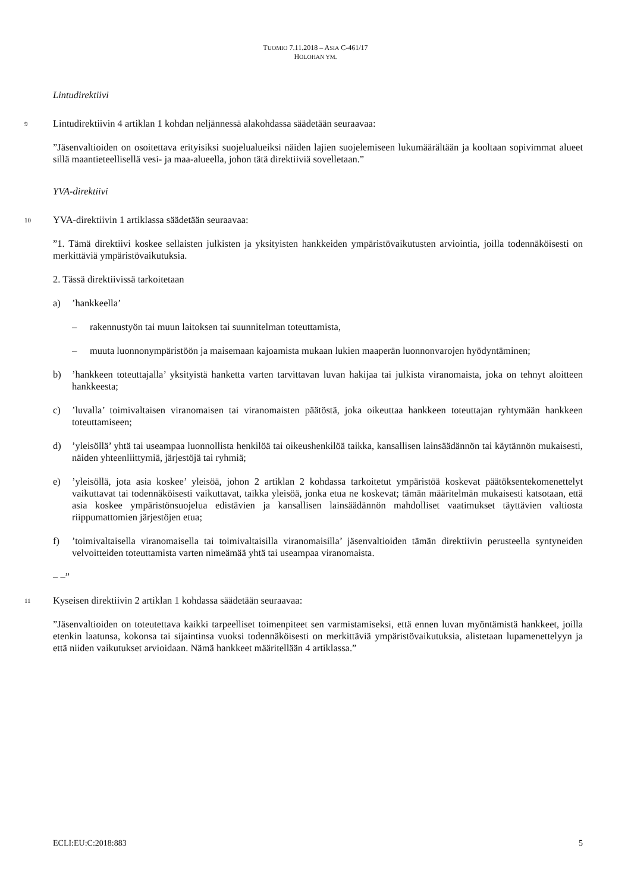TUOMIO 7.11.2018 – ASIA C-461/17
HOLOHAN YM.
Lintudirektiivi
9
Lintudirektiivin 4 artiklan 1 kohdan neljännessä alakohdassa säädetään seuraavaa:
”Jäsenvaltioiden on osoitettava erityisiksi suojelualueiksi näiden lajien suojelemiseen lukumäärältään ja kooltaan sopivimmat alueet sillä maantieteellisellä vesi- ja maa-alueella, johon tätä direktiiviä sovelletaan.”
YVA-direktiivi
10
YVA-direktiivin 1 artiklassa säädetään seuraavaa:
”1. Tämä direktiivi koskee sellaisten julkisten ja yksityisten hankkeiden ympäristövaikutusten arviointia, joilla todennäköisesti on merkittäviä ympäristövaikutuksia.
2. Tässä direktiivissä tarkoitetaan
a)’hankkeella’
– rakennustyön tai muun laitoksen tai suunnitelman toteuttamista,
– muuta luonnonympäristöön ja maisemaan kajoamista mukaan lukien maaperän luonnonvarojen hyödyntäminen;
b)’hankkeen toteuttajalla’ yksityistä hanketta varten tarvittavan luvan hakijaa tai julkista viranomaista, joka on tehnyt aloitteen hankkeesta;
c)’luvalla’ toimivaltaisen viranomaisen tai viranomaisten päätöstä, joka oikeuttaa hankkeen toteuttajan ryhtymään hankkeen toteuttamiseen;
d)’yleisöllä’ yhtä tai useampaa luonnollista henkilöä tai oikeushenkilöä taikka, kansallisen lainsäädännön tai käytännön mukaisesti, näiden yhteenliittymiä, järjestöjä tai ryhmiä;
e)’yleisöllä, jota asia koskee’ yleisöä, johon 2 artiklan 2 kohdassa tarkoitetut ympäristöä koskevat päätöksentekomenettelyt vaikuttavat tai todennäköisesti vaikuttavat, taikka yleisöä, jonka etua ne koskevat; tämän määritelmän mukaisesti katsotaan, että asia koskee ympäristönsuojelua edistävien ja kansallisen lainsäädännön mahdolliset vaatimukset täyttävien valtiosta riippumattomien järjestöjen etua;
f)’toimivaltaisella viranomaisella tai toimivaltaisilla viranomaisilla’ jäsenvaltioiden tämän direktiivin perusteella syntyneiden velvoitteiden toteuttamista varten nimeämää yhtä tai useampaa viranomaista.
– –”
11
Kyseisen direktiivin 2 artiklan 1 kohdassa säädetään seuraavaa:
”Jäsenvaltioiden on toteutettava kaikki tarpeelliset toimenpiteet sen varmistamiseksi, että ennen luvan myöntämistä hankkeet, joilla etenkin laatunsa, kokonsa tai sijaintinsa vuoksi todennäköisesti on merkittäviä ympäristövaikutuksia, alistetaan lupamenettelyyn ja että niiden vaikutukset arvioidaan. Nämä hankkeet määritellään 4 artiklassa.”
ECLI:EU:C:2018:883 5